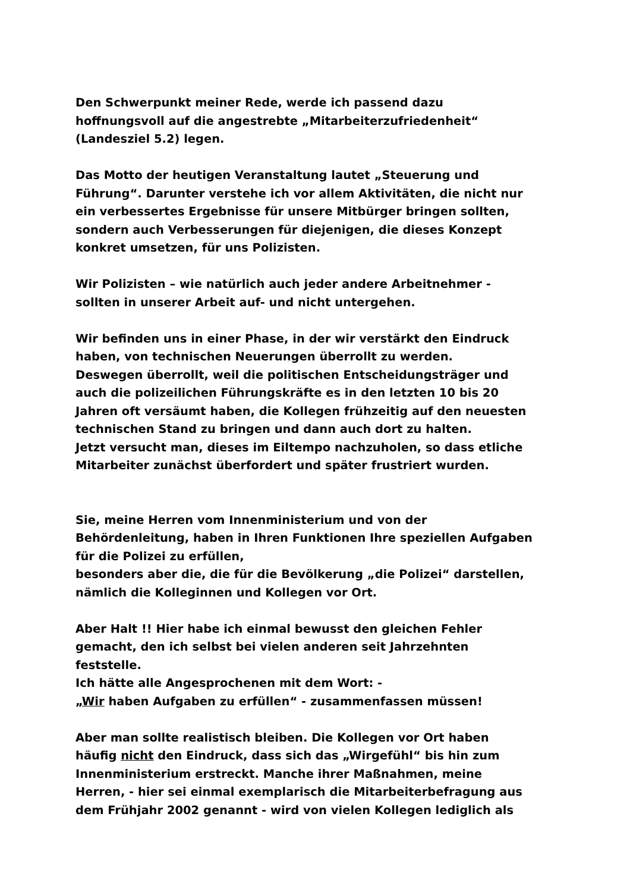Den Schwerpunkt meiner Rede, werde ich passend dazu
hoffnungsvoll auf die angestrebte „Mitarbeiterzufriedenheit“
(Landesziel 5.2) legen.
Das Motto der heutigen Veranstaltung lautet „Steuerung und
Führung“. Darunter verstehe ich vor allem Aktivitäten, die nicht nur
ein verbessertes Ergebnisse für unsere Mitbürger bringen sollten,
sondern auch Verbesserungen für diejenigen, die dieses Konzept
konkret umsetzen, für uns Polizisten.
Wir Polizisten – wie natürlich auch jeder andere Arbeitnehmer -
sollten in unserer Arbeit auf- und nicht untergehen.
Wir befinden uns in einer Phase, in der wir verstärkt den Eindruck
haben, von technischen Neuerungen überrollt zu werden.
Deswegen überrollt, weil die politischen Entscheidungsträger und
auch die polizeilichen Führungskräfte es in den letzten 10 bis 20
Jahren oft versäumt haben, die Kollegen frühzeitig auf den neuesten
technischen Stand zu bringen und dann auch dort zu halten.
Jetzt versucht man, dieses im Eiltempo nachzuholen, so dass etliche
Mitarbeiter zunächst überfordert und später frustriert wurden.
Sie, meine Herren vom Innenministerium und von der
Behördenleitung, haben in Ihren Funktionen Ihre speziellen Aufgaben
für die Polizei zu erfüllen,
besonders aber die, die für die Bevölkerung „die Polizei“ darstellen,
nämlich die Kolleginnen und Kollegen vor Ort.
Aber Halt !! Hier habe ich einmal bewusst den gleichen Fehler
gemacht, den ich selbst bei vielen anderen seit Jahrzehnten
feststelle.
Ich hätte alle Angesprochenen mit dem Wort: -
„Wir haben Aufgaben zu erfüllen“ - zusammenfassen müssen!
Aber man sollte realistisch bleiben. Die Kollegen vor Ort haben
häufig nicht den Eindruck, dass sich das „Wirgefühl“ bis hin zum
Innenministerium erstreckt. Manche ihrer Maßnahmen, meine
Herren, - hier sei einmal exemplarisch die Mitarbeiterbefragung aus
dem Frühjahr 2002 genannt - wird von vielen Kollegen lediglich als